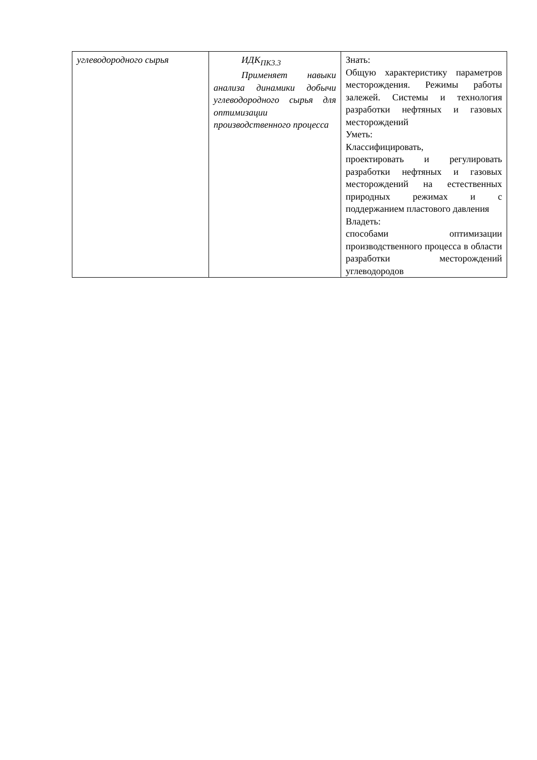| углеводородного сырья | ИДК<sub>ПК3.3</sub> Применяет навыки анализа динамики добычи углеводородного сырья для оптимизации производственного процесса | Знать: Общую характеристику параметров месторождения. Режимы работы залежей. Системы и технология разработки нефтяных и газовых месторождений Уметь: Классифицировать, проектировать и регулировать разработки нефтяных и газовых месторождений на естественных природных режимах и с поддержанием пластового давления Владеть: способами оптимизации производственного процесса в области разработки месторождений углеводородов |